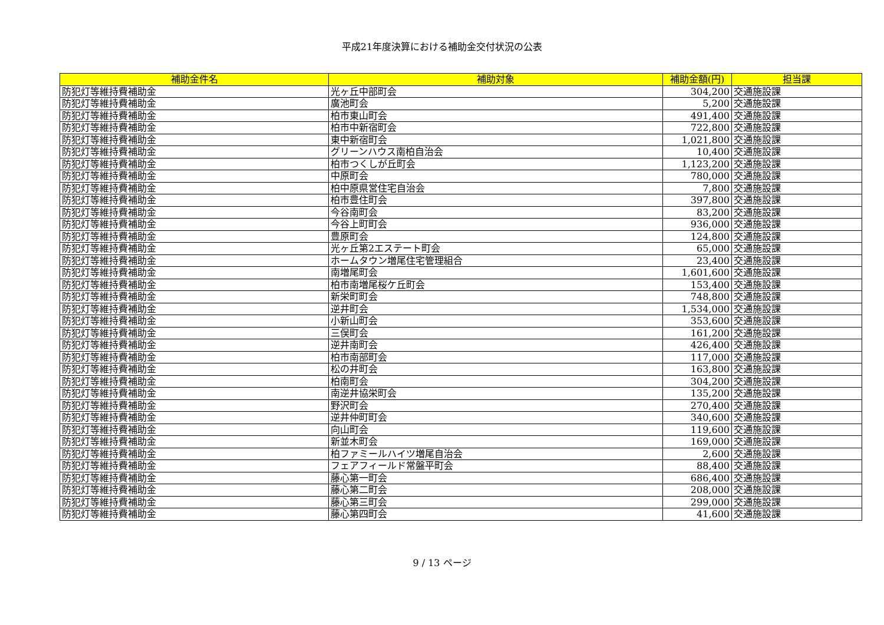平成21年度決算における補助金交付状況の公表
| 補助金件名 | 補助対象 | 補助金額(円) | 担当課 |
| --- | --- | --- | --- |
| 防犯灯等維持費補助金 | 光ヶ丘中部町会 | 304,200 | 交通施設課 |
| 防犯灯等維持費補助金 | 廣池町会 | 5,200 | 交通施設課 |
| 防犯灯等維持費補助金 | 柏市東山町会 | 491,400 | 交通施設課 |
| 防犯灯等維持費補助金 | 柏市中新宿町会 | 722,800 | 交通施設課 |
| 防犯灯等維持費補助金 | 東中新宿町会 | 1,021,800 | 交通施設課 |
| 防犯灯等維持費補助金 | グリーンハウス南柏自治会 | 10,400 | 交通施設課 |
| 防犯灯等維持費補助金 | 柏市つくしが丘町会 | 1,123,200 | 交通施設課 |
| 防犯灯等維持費補助金 | 中原町会 | 780,000 | 交通施設課 |
| 防犯灯等維持費補助金 | 柏中原県営住宅自治会 | 7,800 | 交通施設課 |
| 防犯灯等維持費補助金 | 柏市豊住町会 | 397,800 | 交通施設課 |
| 防犯灯等維持費補助金 | 今谷南町会 | 83,200 | 交通施設課 |
| 防犯灯等維持費補助金 | 今谷上町町会 | 936,000 | 交通施設課 |
| 防犯灯等維持費補助金 | 豊原町会 | 124,800 | 交通施設課 |
| 防犯灯等維持費補助金 | 光ヶ丘第2エステート町会 | 65,000 | 交通施設課 |
| 防犯灯等維持費補助金 | ホームタウン増尾住宅管理組合 | 23,400 | 交通施設課 |
| 防犯灯等維持費補助金 | 南増尾町会 | 1,601,600 | 交通施設課 |
| 防犯灯等維持費補助金 | 柏市南増尾桜ケ丘町会 | 153,400 | 交通施設課 |
| 防犯灯等維持費補助金 | 新栄町町会 | 748,800 | 交通施設課 |
| 防犯灯等維持費補助金 | 逆井町会 | 1,534,000 | 交通施設課 |
| 防犯灯等維持費補助金 | 小新山町会 | 353,600 | 交通施設課 |
| 防犯灯等維持費補助金 | 三俣町会 | 161,200 | 交通施設課 |
| 防犯灯等維持費補助金 | 逆井南町会 | 426,400 | 交通施設課 |
| 防犯灯等維持費補助金 | 柏市南部町会 | 117,000 | 交通施設課 |
| 防犯灯等維持費補助金 | 松の井町会 | 163,800 | 交通施設課 |
| 防犯灯等維持費補助金 | 柏南町会 | 304,200 | 交通施設課 |
| 防犯灯等維持費補助金 | 南逆井協栄町会 | 135,200 | 交通施設課 |
| 防犯灯等維持費補助金 | 野沢町会 | 270,400 | 交通施設課 |
| 防犯灯等維持費補助金 | 逆井仲町町会 | 340,600 | 交通施設課 |
| 防犯灯等維持費補助金 | 向山町会 | 119,600 | 交通施設課 |
| 防犯灯等維持費補助金 | 新並木町会 | 169,000 | 交通施設課 |
| 防犯灯等維持費補助金 | 柏ファミールハイツ増尾自治会 | 2,600 | 交通施設課 |
| 防犯灯等維持費補助金 | フェアフィールド常盤平町会 | 88,400 | 交通施設課 |
| 防犯灯等維持費補助金 | 藤心第一町会 | 686,400 | 交通施設課 |
| 防犯灯等維持費補助金 | 藤心第二町会 | 208,000 | 交通施設課 |
| 防犯灯等維持費補助金 | 藤心第三町会 | 299,000 | 交通施設課 |
| 防犯灯等維持費補助金 | 藤心第四町会 | 41,600 | 交通施設課 |
9 / 13 ページ